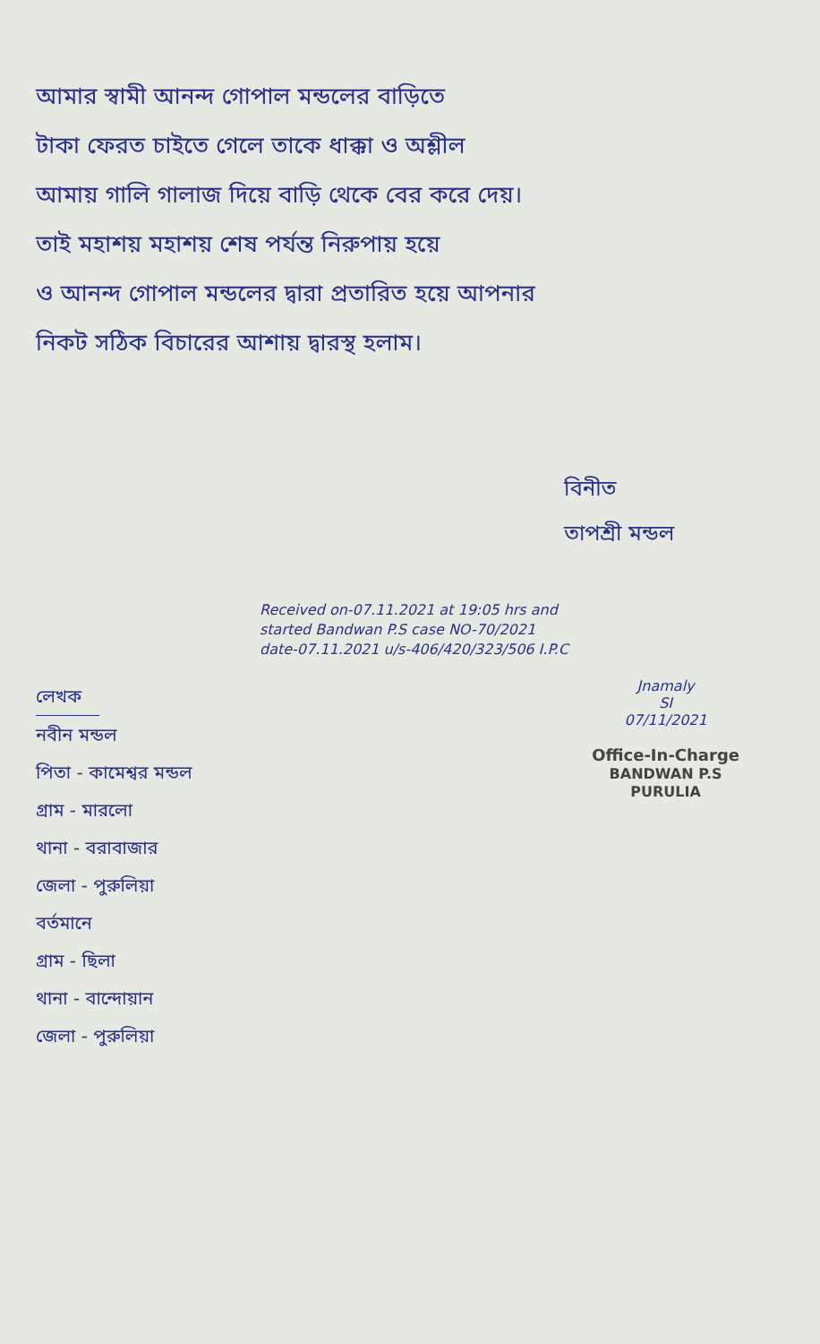আমার স্বামী আনন্দ গোপাল মন্ডলের বাড়িতে
টাকা ফেরত চাইতে গেলে তাকে ধাক্কা ও অশ্লীল
আমায় গালি গালাজ দিয়ে বাড়ি থেকে বের করে দেয়।
তাই মহাশয় মহাশয় শেষ পর্যন্ত নিরুপায় হয়ে
ও আনন্দ গোপাল মন্ডলের দ্বারা প্রতারিত হয়ে আপনার
নিকট সঠিক বিচারের আশায় দ্বারস্থ হলাম।
বিনীত
তাপশ্রী মন্ডল
Received on-07.11.2021 at 19:05 hrs and
started Bandwan P.S case NO-70/2021
date-07.11.2021 u/s-406/420/323/506 I.P.C
লেখক
নবীন মন্ডল
পিতা - কামেশ্বর মন্ডল
গ্রাম - মারলো
থানা - বরাবাজার
জেলা - পুরুলিয়া
বর্তমানে
গ্রাম - ছিলা
থানা - বান্দোয়ান
জেলা - পুরুলিয়া
Jnamaly
SI
07/11/2021
Office-In-Charge
BANDWAN P.S
PURULIA